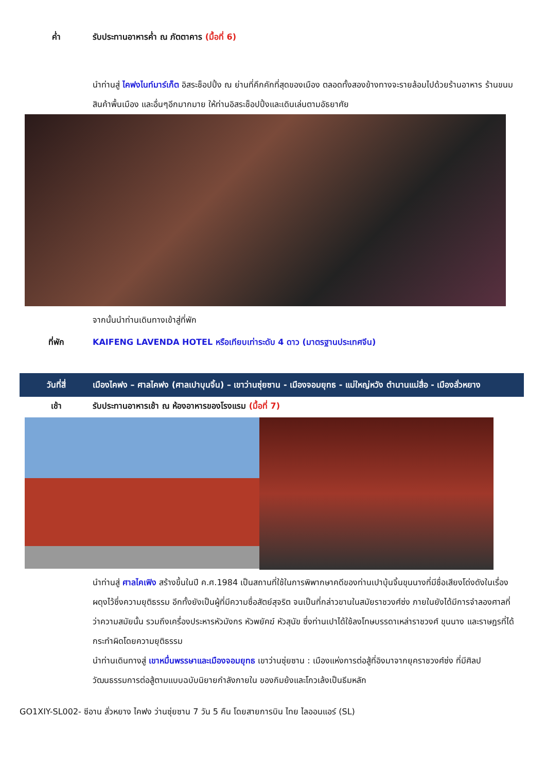ค่ำ รับประทานอาหารค่ำ ณ ภัตตาคาร (มื้อที่ 6)
นำท่านสู่ ไคฟงไนท์มาร์เก็ต อิสระช็อปปิ้ง ณ ย่านที่คึกคักที่สุดของเมือง ตลอดทั้งสองข้างทางจะรายล้อมไปด้วยร้านอาหาร ร้านขนม สินค้าพื้นเมือง และอื่นๆอีกมากมาย ให้ท่านอิสระช็อปปิ้งและเดินเล่นตามอัธยาศัย
จากนั้นนำท่านเดินทางเข้าสู่ที่พัก
ที่พัก KAIFENG LAVENDA HOTEL หรือเทียบเท่าระดับ 4 ดาว (มาตรฐานประเทศจีน)
วันที่สี่ เมืองไคฟง – ศาลไคฟง (ศาลเปาบุนจิ้น) – เขาว่านซุ่ยซาน - เมืองจอมยุทธ - แม่ใหญ่หวัง ตำนานแม่สื่อ - เมืองลั่วหยาง
เช้า รับประทานอาหารเช้า ณ ห้องอาหารของโรงแรม (มื้อที่ 7)
นำท่านสู่ ศาลไคเฟิง สร้างขึ้นในปี ค.ศ.1984 เป็นสถานที่ใช้ในการพิพากษาคดีของท่านเปาบุ้นจิ้นขุนนางที่มีชื่อเสียงโด่งดังในเรื่องผดุงไว้ซึ่งความยุติธรรม อีกทั้งยังเป็นผู้ที่มีความซื่อสัตย์สุจริต จนเป็นที่กล่าวขานในสมัยราชวงศ์ซ่ง ภายในยังได้มีการจำลองศาลที่ว่าความสมัยนั้น รวมถึงเครื่องประหารหัวมังกร หัวพยัคฆ์ หัวสุนัข ซึ่งท่านเปาได้ใช้ลงโทษบรรดาเหล่าราชวงศ์ ขุนนาง และราษฎรที่ได้กระทำผิดโดยความยุติธรรม
นำท่านเดินทางสู่ เขาหมื่นพรรษาและเมืองจอมยุทธ เขาว่านซุ่ยซาน : เมืองแห่งการต่อสู้ที่อิงมาจากยุคราชวงศ์ซ่ง ที่มีศิลปวัฒนธรรมการต่อสู้ตามแบบฉบับนิยายกำลังภายใน ของกิมย้งและโกวเล้งเป็นธีมหลัก
GO1XIY-SL002- ซีอาน ลั่วหยาง ไคฟง ว่านซุ่ยซาน 7 วัน 5 คืน โดยสายการบิน ไทย ไลออนแอร์ (SL)